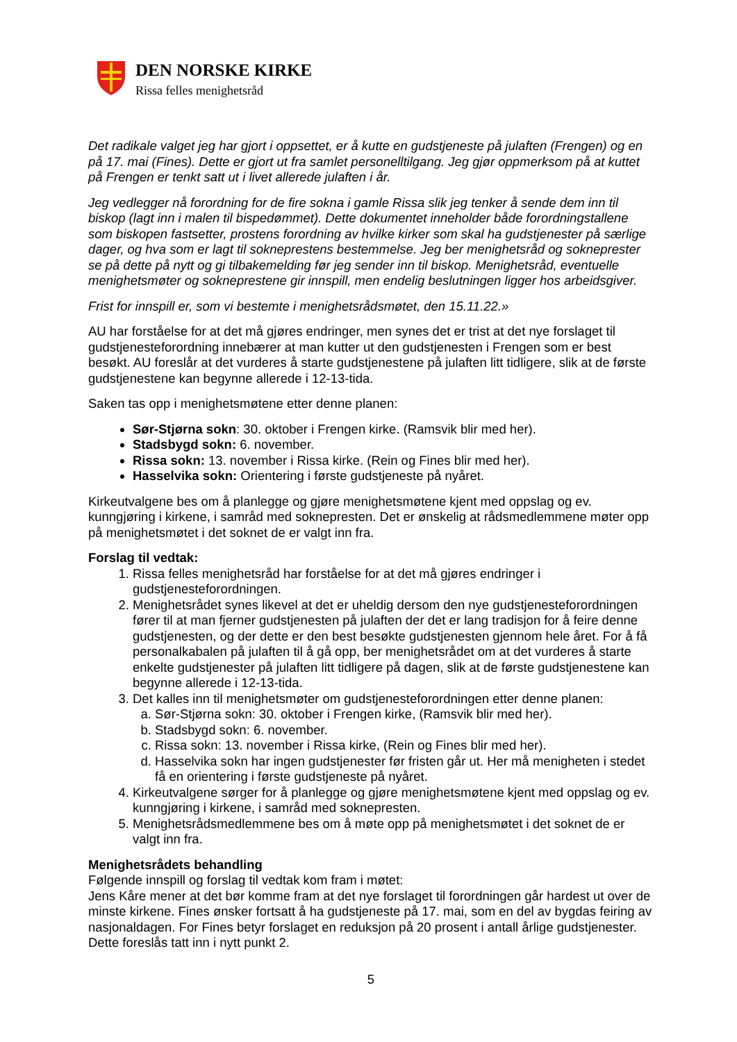DEN NORSKE KIRKE
Rissa felles menighetsråd
Det radikale valget jeg har gjort i oppsettet, er å kutte en gudstjeneste på julaften (Frengen) og en på 17. mai (Fines). Dette er gjort ut fra samlet personelltilgang. Jeg gjør oppmerksom på at kuttet på Frengen er tenkt satt ut i livet allerede julaften i år.
Jeg vedlegger nå forordning for de fire sokna i gamle Rissa slik jeg tenker å sende dem inn til biskop (lagt inn i malen til bispedømmet). Dette dokumentet inneholder både forordningstallene som biskopen fastsetter, prostens forordning av hvilke kirker som skal ha gudstjenester på særlige dager, og hva som er lagt til sokneprestens bestemmelse. Jeg ber menighetsråd og sokneprester se på dette på nytt og gi tilbakemelding før jeg sender inn til biskop. Menighetsråd, eventuelle menighetsmøter og sokneprestene gir innspill, men endelig beslutningen ligger hos arbeidsgiver.
Frist for innspill er, som vi bestemte i menighetsrådsmøtet, den 15.11.22.»
AU har forståelse for at det må gjøres endringer, men synes det er trist at det nye forslaget til gudstjenesteforordning innebærer at man kutter ut den gudstjenesten i Frengen som er best besøkt. AU foreslår at det vurderes å starte gudstjenestene på julaften litt tidligere, slik at de første gudstjenestene kan begynne allerede i 12-13-tida.
Saken tas opp i menighetsmøtene etter denne planen:
Sør-Stjørna sokn: 30. oktober i Frengen kirke. (Ramsvik blir med her).
Stadsbygd sokn: 6. november.
Rissa sokn: 13. november i Rissa kirke. (Rein og Fines blir med her).
Hasselvika sokn: Orientering i første gudstjeneste på nyåret.
Kirkeutvalgene bes om å planlegge og gjøre menighetsmøtene kjent med oppslag og ev. kunngjøring i kirkene, i samråd med soknepresten. Det er ønskelig at rådsmedlemmene møter opp på menighetsmøtet i det soknet de er valgt inn fra.
Forslag til vedtak:
1. Rissa felles menighetsråd har forståelse for at det må gjøres endringer i gudstjenesteforordningen.
2. Menighetsrådet synes likevel at det er uheldig dersom den nye gudstjenesteforordningen fører til at man fjerner gudstjenesten på julaften der det er lang tradisjon for å feire denne gudstjenesten, og der dette er den best besøkte gudstjenesten gjennom hele året. For å få personalkabalen på julaften til å gå opp, ber menighetsrådet om at det vurderes å starte enkelte gudstjenester på julaften litt tidligere på dagen, slik at de første gudstjenestene kan begynne allerede i 12-13-tida.
3. Det kalles inn til menighetsmøter om gudstjenesteforordningen etter denne planen:
a. Sør-Stjørna sokn: 30. oktober i Frengen kirke, (Ramsvik blir med her).
b. Stadsbygd sokn: 6. november.
c. Rissa sokn: 13. november i Rissa kirke, (Rein og Fines blir med her).
d. Hasselvika sokn har ingen gudstjenester før fristen går ut. Her må menigheten i stedet få en orientering i første gudstjeneste på nyåret.
4. Kirkeutvalgene sørger for å planlegge og gjøre menighetsmøtene kjent med oppslag og ev. kunngjøring i kirkene, i samråd med soknepresten.
5. Menighetsrådsmedlemmene bes om å møte opp på menighetsmøtet i det soknet de er valgt inn fra.
Menighetsrådets behandling
Følgende innspill og forslag til vedtak kom fram i møtet:
Jens Kåre mener at det bør komme fram at det nye forslaget til forordningen går hardest ut over de minste kirkene. Fines ønsker fortsatt å ha gudstjeneste på 17. mai, som en del av bygdas feiring av nasjonaldagen. For Fines betyr forslaget en reduksjon på 20 prosent i antall årlige gudstjenester. Dette foreslås tatt inn i nytt punkt 2.
5